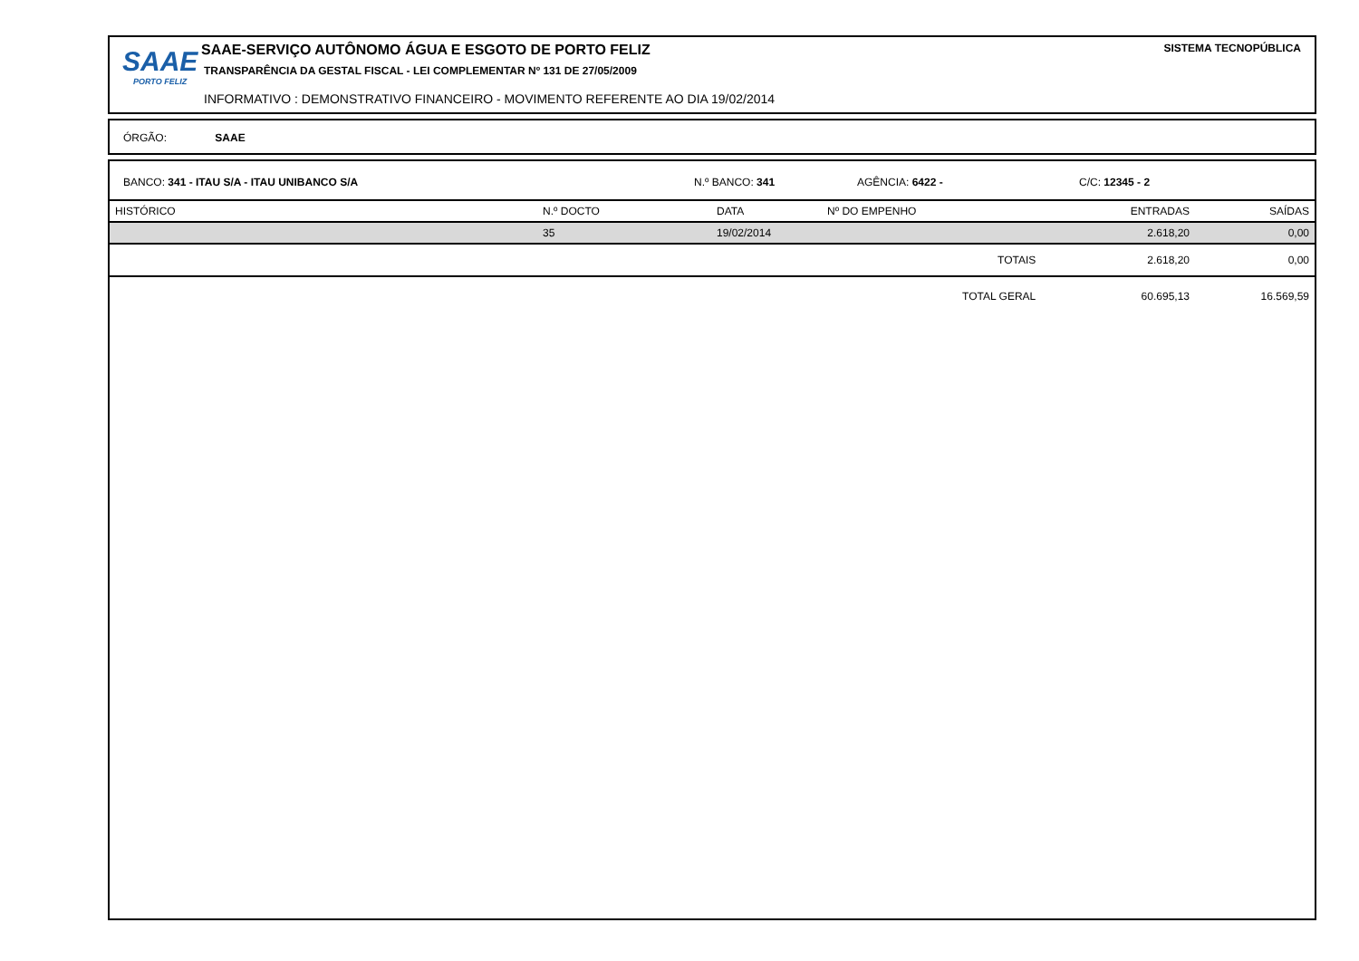SAAE
PORTO FELIZ
SAAE-SERVIÇO AUTÔNOMO ÁGUA E ESGOTO DE PORTO FELIZ
TRANSPARÊNCIA DA GESTAL FISCAL - LEI COMPLEMENTAR Nº 131 DE 27/05/2009
INFORMATIVO : DEMONSTRATIVO FINANCEIRO - MOVIMENTO REFERENTE AO DIA 19/02/2014
SISTEMA TECNOPÚBLICA
ÓRGÃO: SAAE
BANCO: 341 - ITAU S/A - ITAU UNIBANCO S/A N.º BANCO: 341 AGÊNCIA: 6422 - C/C: 12345 - 2
| HISTÓRICO | N.º DOCTO | DATA | Nº DO EMPENHO | ENTRADAS | SAÍDAS |
| --- | --- | --- | --- | --- | --- |
| | 35 | 19/02/2014 | | 2.618,20 | 0,00 |
| | | | TOTAIS | 2.618,20 | 0,00 |
| | | | TOTAL GERAL | 60.695,13 | 16.569,59 |